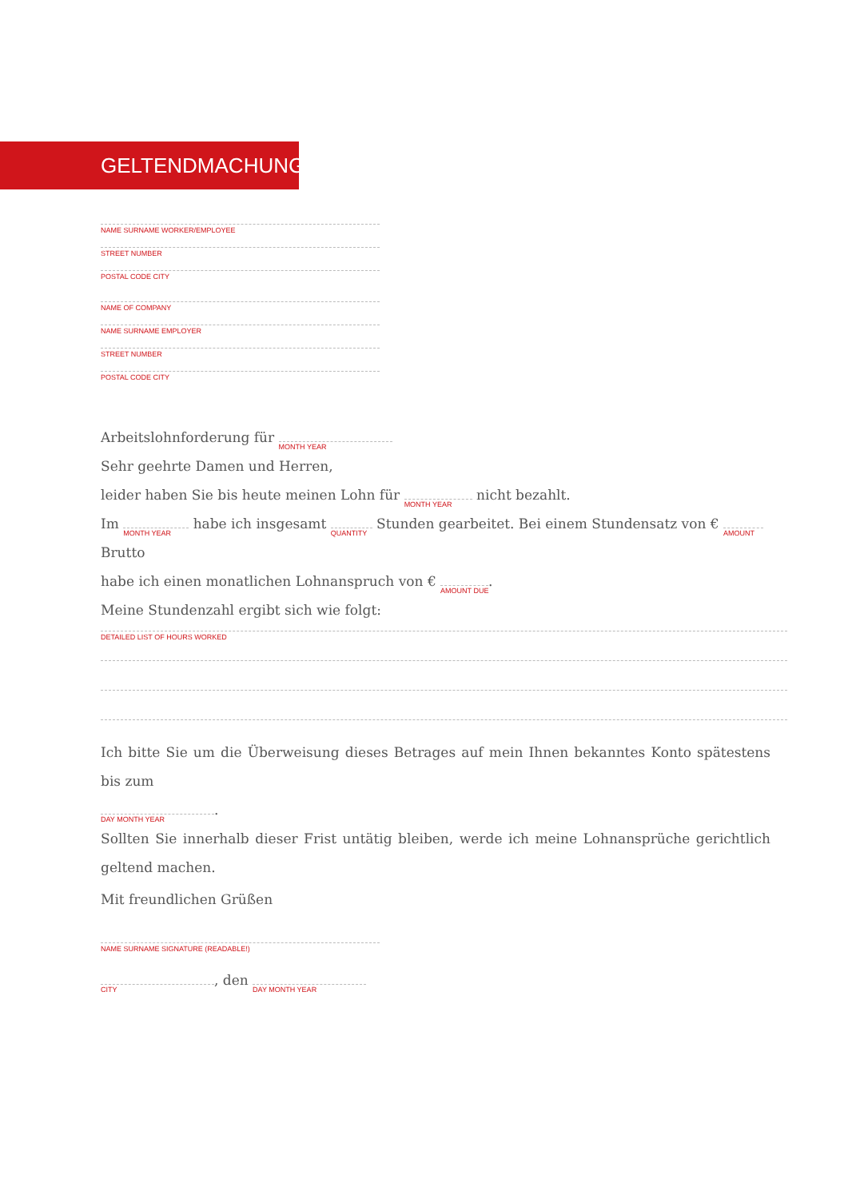GELTENDMACHUNG
NAME SURNAME WORKER/EMPLOYEE
STREET NUMBER
POSTAL CODE CITY
NAME OF COMPANY
NAME SURNAME EMPLOYER
STREET NUMBER
POSTAL CODE CITY
Arbeitslohnforderung für MONTH YEAR
Sehr geehrte Damen und Herren,
leider haben Sie bis heute meinen Lohn für MONTH YEAR nicht bezahlt.
Im MONTH YEAR habe ich insgesamt QUANTITY Stunden gearbeitet. Bei einem Stundensatz von € AMOUNT Brutto
habe ich einen monatlichen Lohnanspruch von € AMOUNT DUE.
Meine Stundenzahl ergibt sich wie folgt:
DETAILED LIST OF HOURS WORKED
Ich bitte Sie um die Überweisung dieses Betrages auf mein Ihnen bekanntes Konto spätestens bis zum
DAY MONTH YEAR.
Sollten Sie innerhalb dieser Frist untätig bleiben, werde ich meine Lohnansprüche gerichtlich geltend machen.
Mit freundlichen Grüßen
NAME SURNAME SIGNATURE (READABLE!)
CITY, den DAY MONTH YEAR